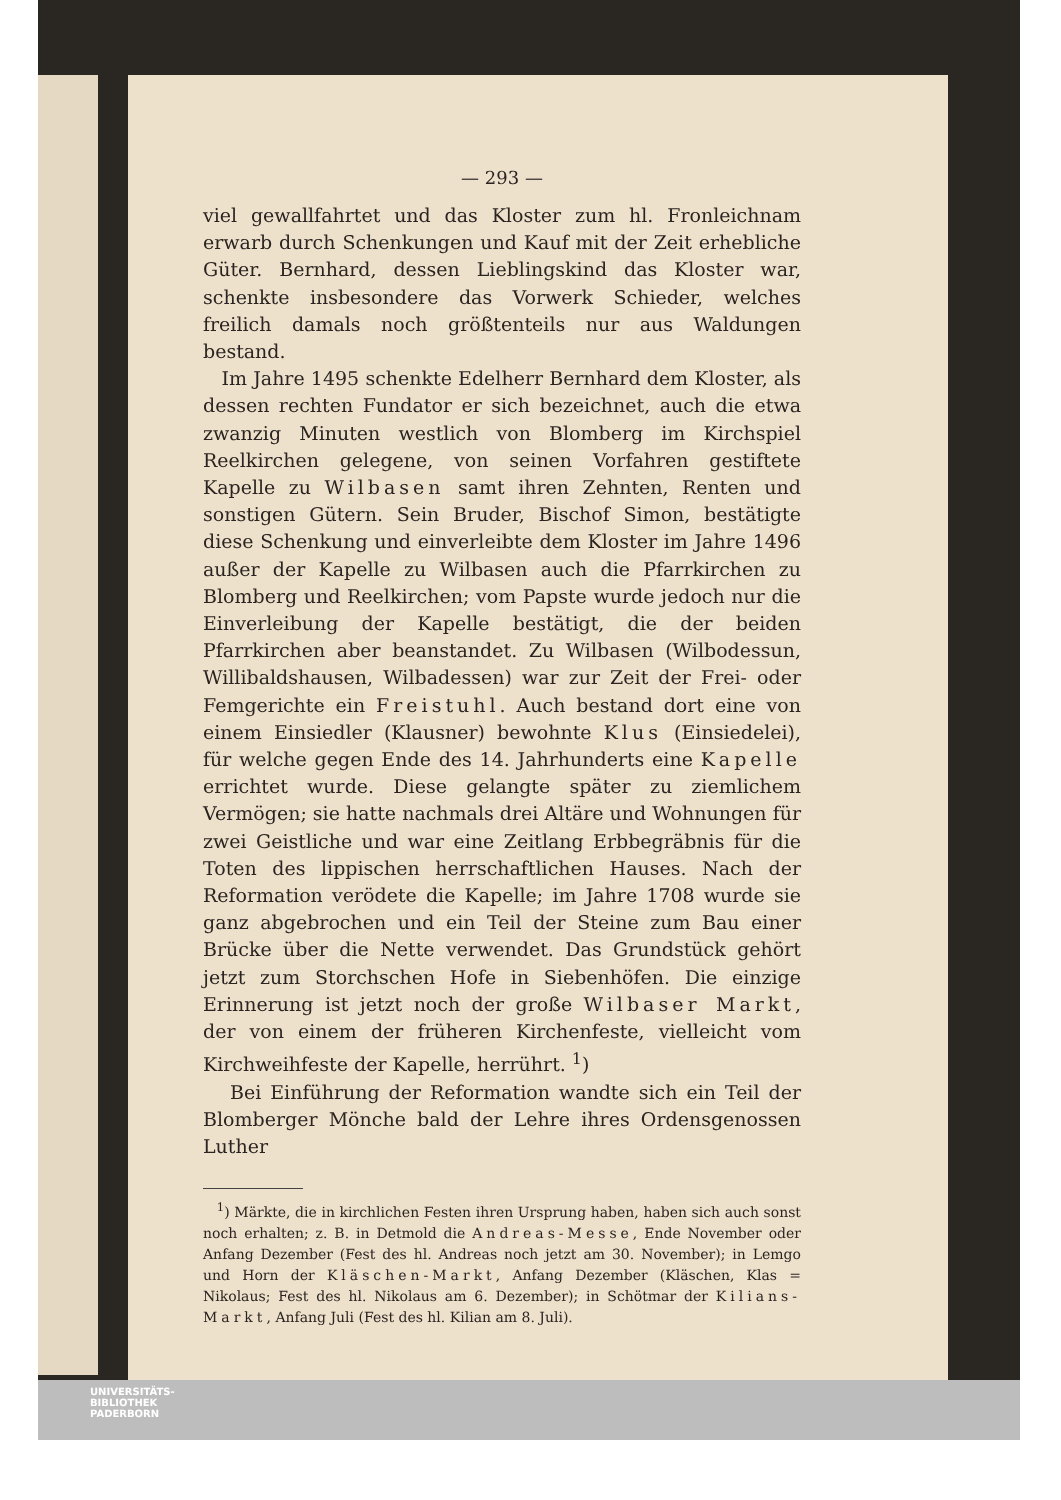— 293 —
viel gewallfahrtet und das Kloster zum hl. Fronleichnam erwarb durch Schenkungen und Kauf mit der Zeit erhebliche Güter. Bernhard, dessen Lieblingskind das Kloster war, schenkte insbesondere das Vorwerk Schieder, welches freilich damals noch größtenteils nur aus Waldungen bestand.
Im Jahre 1495 schenkte Edelherr Bernhard dem Kloster, als dessen rechten Fundator er sich bezeichnet, auch die etwa zwanzig Minuten westlich von Blomberg im Kirchspiel Reelkirchen gelegene, von seinen Vorfahren gestiftete Kapelle zu Wilbasen samt ihren Zehnten, Renten und sonstigen Gütern. Sein Bruder, Bischof Simon, bestätigte diese Schenkung und einverleibte dem Kloster im Jahre 1496 außer der Kapelle zu Wilbasen auch die Pfarrkirchen zu Blomberg und Reelkirchen; vom Papste wurde jedoch nur die Einverleibung der Kapelle bestätigt, die der beiden Pfarrkirchen aber beanstandet. Zu Wilbasen (Wilbodessun, Willibaldshausen, Wilbadessen) war zur Zeit der Frei- oder Femgerichte ein Freistuhl. Auch bestand dort eine von einem Einsiedler (Klausner) bewohnte Klus (Einsiedelei), für welche gegen Ende des 14. Jahrhunderts eine Kapelle errichtet wurde. Diese gelangte später zu ziemlichem Vermögen; sie hatte nachmals drei Altäre und Wohnungen für zwei Geistliche und war eine Zeitlang Erbbegräbnis für die Toten des lippischen herrschaftlichen Hauses. Nach der Reformation verödete die Kapelle; im Jahre 1708 wurde sie ganz abgebrochen und ein Teil der Steine zum Bau einer Brücke über die Nette verwendet. Das Grundstück gehört jetzt zum Storchschen Hofe in Siebenhöfen. Die einzige Erinnerung ist jetzt noch der große Wilbaser Markt, der von einem der früheren Kirchenfeste, vielleicht vom Kirchweihfeste der Kapelle, herrührt. <sup>1</sup>)
Bei Einführung der Reformation wandte sich ein Teil der Blomberger Mönche bald der Lehre ihres Ordensgenossen Luther
<sup>1</sup>) Märkte, die in kirchlichen Festen ihren Ursprung haben, haben sich auch sonst noch erhalten; z. B. in Detmold die Andreas-Messe, Ende November oder Anfang Dezember (Fest des hl. Andreas noch jetzt am 30. November); in Lemgo und Horn der Kläschen-Markt, Anfang Dezember (Kläschen, Klas = Nikolaus; Fest des hl. Nikolaus am 6. Dezember); in Schötmar der Kilians-Markt, Anfang Juli (Fest des hl. Kilian am 8. Juli).
UNIVERSITÄTS-
BIBLIOTHEK
PADERBORN